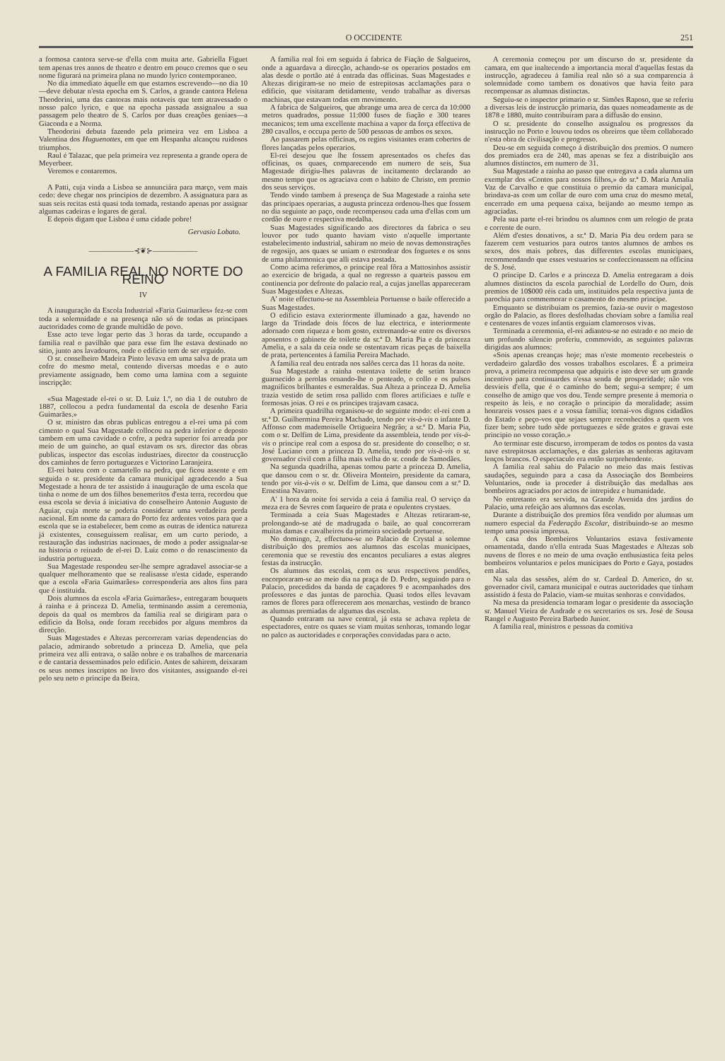O OCCIDENTE 251
a formosa cantora serve-se d'ella com muita arte. Gabriella Figuet tem apenas tres annos de theatro e dentro em pouco cremos que o seu nome figurará na primeira plana no mundo lyrico contemporaneo.
No dia immediato áquelle em que estamos escrevendo—no dia 10—deve debutar n'esta epocha em S. Carlos, a grande cantora Helena Theodorini, uma das cantoras mais notaveis que tem atravessado o nosso palco lyrico, e que na epocha passada assignalou a sua passagem pelo theatro de S. Carlos por duas creações geniaes—a Giaconda e a Norma.
Theodorini debuta fazendo pela primeira vez em Lisboa a Valentina dos Huguenottes, em que em Hespanha alcançou ruidosos triumphos.
Raul é Talazac, que pela primeira vez representa a grande opera de Meyerbeer.
Veremos e contaremos.
A Patti, cuja vinda a Lisboa se annunciára para março, vem mais cedo: deve chegar nos principios de dezembro. A assignatura para as suas seis recitas está quasi toda tomada, restando apenas por assignar algumas cadeiras e logares de geral.
E depois digam que Lisboa é uma cidade pobre!
Gervasio Lobato.
——————⊰❦⊱——————
A FAMILIA REAL NO NORTE DO REINO
IV
A inauguração da Escola Industrial «Faria Guimarães» fez-se com toda a solemnidade e na presença não só de todas as principaes auctoridades como de grande multidão de povo.
Esse acto teve logar perto das 3 horas da tarde, occupando a familia real o pavilhão que para esse fim lhe estava destinado no sitio, junto aos lavadouros, onde o edificio tem de ser erguido.
O sr. conselheiro Madeira Pinto levava em uma salva de prata um cofre do mesmo metal, contendo diversas moedas e o auto previamente assignado, bem como uma lamina com a seguinte inscripção:
«Sua Magestade el-rei o sr. D. Luiz 1.º, no dia 1 de outubro de 1887, collocou a pedra fundamental da escola de desenho Faria Guimarães.»
O sr. ministro das obras publicas entregou a el-rei uma pá com cimento o qual Sua Magestade collocou na pedra inferior e deposto tambem em uma cavidade o cofre, a pedra superior foi arreada por meio de um guincho, ao qual estavam os srs. director das obras publicas, inspector das escolas industriaes, director da construcção dos caminhos de ferro portuguezes e Victorino Laranjeira.
El-rei bateu com o camartello na pedra, que ficou assente e em seguida o sr. presidente da camara municipal agradecendo a Sua Megestade a honra de ter assistido á inauguração de uma escola que tinha o nome de um dos filhos benemeritos d'esta terra, recordou que essa escola se devia á iniciativa do conselheiro Antonio Augusto de Aguiar, cuja morte se poderia considerar uma verdadeira perda nacional. Em nome da camara do Porto fez ardentes votos para que a escola que se ia estabelecer, bem como as outras de identica natureza já existentes, conseguissem realisar, em um curto periodo, a restauração das industrias nacionaes, de modo a poder assignalar-se na historia o reinado de el-rei D. Luiz como o do renascimento da industria portugueza.
Sua Magestade respondeu ser-lhe sempre agradavel associar-se a qualquer melhoramento que se realisasse n'esta cidade, esperando que a escola «Faria Guimarães» corresponderia aos altos fins para que é instituida.
Dois alumnos da escola «Faria Guimarães», entregaram bouquets á rainha e á princeza D. Amelia, terminando assim a ceremonia, depois da qual os membros da familia real se dirigiram para o edificio da Bolsa, onde foram recebidos por alguns membros da direcção.
Suas Magestades e Altezas percorreram varias dependencias do palacio, admirando sobretudo a princeza D. Amelia, que pela primeira vez alli entrava, o salão nobre e os trabalhos de marcenaria e de cantaria desseminados pelo edificio. Antes de sahirem, deixaram os seus nomes inscriptos no livro dos visitantes, assignando el-rei pelo seu neto o principe da Beira.
A familia real foi em seguida á fabrica de Fiação de Salgueiros, onde a aguardava a direcção, achando-se os operarios postados em alas desde o portão até á entrada das officinas. Suas Magestades e Altezas dirigiram-se no meio de estrepitosas acclamações para o edificio, que visitaram detidamente, vendo trabalhar as diversas machinas, que estavam todas em movimento.
A fabrica de Salgueiros, que abrange uma area de cerca da 10:000 metros quadrados, possue 11:000 fusos de fiação e 300 teares mecanicos; tem uma excellente machina a vapor da força effectiva de 280 cavallos, e occupa perto de 500 pessoas de ambos os sexos.
Ao passarem pelas officinas, os regios visitantes eram cobertos de flores lançadas pelos operarios.
El-rei desejou que lhe fossem apresentados os chefes das officinas, os quaes, comparecendo em numero de seis, Sua Magestade dirigiu-lhes palavras de incitamento declarando ao mesmo tempo que os agraciava com o habito de Christo, em premio dos seus serviços.
Tendo vindo tambem á presença de Sua Magestade a rainha sete das principaes operarias, a augusta princeza ordenou-lhes que fossem no dia seguinte ao paço, onde recompensou cada uma d'ellas com um cordão de ouro e respectiva medalha.
Suas Magestades significando aos directores da fabrica o seu louvor por tudo quanto haviam visto n'aquelle importante estabelecimento industrial, sahiram no meio de novas demonstrações de regosijo, aos quaes se uniam o estrondear dos foguetes e os sons de uma philarmonica que alli estava postada.
Como acima referimos, o principe real fôra a Mattosinhos assistir ao exercicio de brigada, a qual no regresso a quarteis passou em continencia por defronte do palacio real, a cujas janellas appareceram Suas Magestades e Altezas.
A' noite effectuou-se na Assembleia Portuense o baile offerecido a Suas Magestades.
O edificio estava exteriormente illuminado a gaz, havendo no largo da Trindade dois fócos de luz electrica, e interiormente adornado com riqueza e bom gosto, extremando-se entre os diversos aposentos o gabinete de toilette da sr.ª D. Maria Pia e da princeza Amelia, e a sala da ceia onde se ostentavam ricas peças de baixella de prata, pertencentes á familia Pereira Machado.
A familia real deu entrada nos salões cerca das 11 horas da noite.
Sua Magestade a rainha ostentava toilette de setim branco guarnecido a perolas ornando-lhe o penteado, o collo e os pulsos magnificos brilhantes e esmeraldas. Sua Alteza a princeza D. Amelia trazia vestido de setim rosa pallido com flores artificiaes e tulle e formosas joias. O rei e os principes trajavam casaca.
A primeira quadrilha organisou-se do seguinte modo: el-rei com a sr.ª D. Guilhermina Pereira Machado, tendo por vis-à-vis o infante D. Affonso com mademoiselle Ortigueira Negrão; a sr.ª D. Maria Pia, com o sr. Delfim de Lima, presidente da assembleia, tendo por vis-à-vis o principe real com a esposa do sr. presidente do conselho; o sr. José Luciano com a princeza D. Amelia, tendo por vis-à-vis o sr. governador civil com a filha mais velha do sr. conde de Samodães.
Na segunda quadrilha, apenas tomou parte a princeza D. Amelia, que dansou com o sr. dr. Oliveira Monteiro, presidente da camara, tendo por vis-à-vis o sr. Delfim de Lima, que dansou com a sr.ª D. Ernestina Navarro.
A' 1 hora da noite foi servida a ceia á familia real. O serviço da meza era de Sevres com faqueiro de prata e opulentos crystaes.
Terminada a ceia Suas Magestades e Altezas retiraram-se, prolongando-se até de madrugada o baile, ao qual concorreram muitas damas e cavalheiros da primeira sociedade portuense.
No domingo, 2, effectuou-se no Palacio de Crystal a solemne distribuição dos premios aos alumnos das escolas municipaes, ceremonia que se revestiu dos encantos peculiares a estas alegres festas da instrucção.
Os alumnos das escolas, com os seus respectivos pendões, encorporaram-se ao meio dia na praça de D. Pedro, seguindo para o Palacio, precedidos da banda de caçadores 9 e acompanhados dos professores e das juntas de parochia. Quasi todos elles levavam ramos de flores para offerecerem aos monarchas, vestindo de branco as alumnas premiadas de algumas das escolas.
Quando entraram na nave central, já esta se achava repleta de espectadores, entre os quaes se viam muitas senhoras, tomando logar no palco as auctoridades e corporações convidadas para o acto.
A ceremonia começou por um discurso do sr. presidente da camara, em que inaltecendo a importancia moral d'aquellas festas da instrucção, agradeceu á familia real não só a sua comparencia á solemnidade como tambem os donativos que havia feito para recompensar as alumnas distinctas.
Seguiu-se o inspector primario o sr. Simões Raposo, que se referiu a diversas leis de instrucção primaria, das quaes nomeadamente as de 1878 e 1880, muito contribuiram para a diffusão do ensino.
O sr. presidente do conselho assignalou os progressos da instrucção no Porto e louvou todos os obreiros que têem collaborado n'esta obra de civilisação e progresso.
Deu-se em seguida começo á distribuição dos premios. O numero dos premiados era de 240, mas apenas se fez a distribuição aos alumnos distinctos, em numero de 31.
Sua Magestade a rainha ao passo que entregava a cada alumna um exemplar dos «Contos para nossos filhos,» do sr.ª D. Maria Amalia Vaz de Carvalho e que constituia o premio da camara municipal, brindava-as com um collar de ouro com uma cruz do mesmo metal, encerrado em uma pequena caixa, beijando ao mesmo tempo as agraciadas.
Pela sua parte el-rei brindou os alumnos com um relogio de prata e corrente de ouro.
Além d'estes donativos, a sr.ª D. Maria Pia deu ordem para se fazerem cem vestuarios para outros tantos alumnos de ambos os sexos, dos mais pobres, das differentes escolas municipaes, recommendando que esses vestuarios se confeccionassem na officina de S. José.
O principe D. Carlos e a princeza D. Amelia entregaram a dois alumnos distinctos da escola parochial de Lordello do Ouro, dois premios de 10$000 réis cada um, instituidos pela respectiva junta de parochia para commemorar o casamento do mesmo principe.
Emquanto se distribuiam os premios, fazia-se ouvir o magestoso orgão do Palacio, as flores desfolhadas choviam sobre a familia real e centenares de vozes infantis erguiam clamorosos vivas.
Terminada a ceremonia, el-rei adiantou-se no estrado e no meio de um profundo silencio proferiu, commovido, as seguintes palavras dirigidas aos alumnos:
«Sois apenas creanças hoje; mas n'este momento recebesteis o verdadeiro galardão dos vossos trabalhos escolares. É a primeira prova, a primeira recompensa que adquiris e isto deve ser um grande incentivo para continuardes n'essa senda de prosperidade; não vos desvieis d'ella, que é o caminho do bem; segui-a sempre; é um conselho de amigo que vos dou. Tende sempre presente á memoria o respeito ás leis, e no coração o principio da moralidade; assim honrareis vossos paes e a vossa familia; tornai-vos dignos cidadãos do Estado e peço-vos que sejaes sempre reconhecidos a quem vos fizer bem; sobre tudo sêde portuguezes e sêde gratos e gravai este principio no vosso coração.»
Ao terminar este discurso, irromperam de todos os pontos da vasta nave estrepitosas acclamações, e das galerias as senhoras agitavam lenços brancos. O espectaculo era então surprehendente.
A familia real sahiu do Palacio no meio das mais festivas saudações, seguindo para a casa da Associação dos Bombeiros Voluntarios, onde ia proceder á distribuição das medalhas aos bombeiros agraciados por actos de intrepidez e humanidade.
No entretanto era servida, na Grande Avenida dos jardins do Palacio, uma refeição aos alumnos das escolas.
Durante a distribuição dos premios fôra vendido por alumnas um numero especial da Federação Escolar, distribuindo-se ao mesmo tempo uma poesia impressa.
A casa dos Bombeiros Voluntarios estava festivamente ornamentada, dando n'ella entrada Suas Magestades e Altezas sob nuvens de flores e no meio de uma ovação enthusiastica feita pelos bombeiros voluntarios e pelos municipaes do Porto e Gaya, postados em alas.
Na sala das sessões, além do sr. Cardeal D. Americo, do sr. governador civil, camara municipal e outras auctoridades que tinham assistido á festa do Palacio, viam-se muitas senhoras e convidados.
Na mesa da presidencia tomaram logar o presidente da associação sr. Manuel Vieira de Andrade e os secretarios os srs. José de Sousa Rangel e Augusto Pereira Barbedo Junior.
A familia real, ministros e pessoas da comitiva